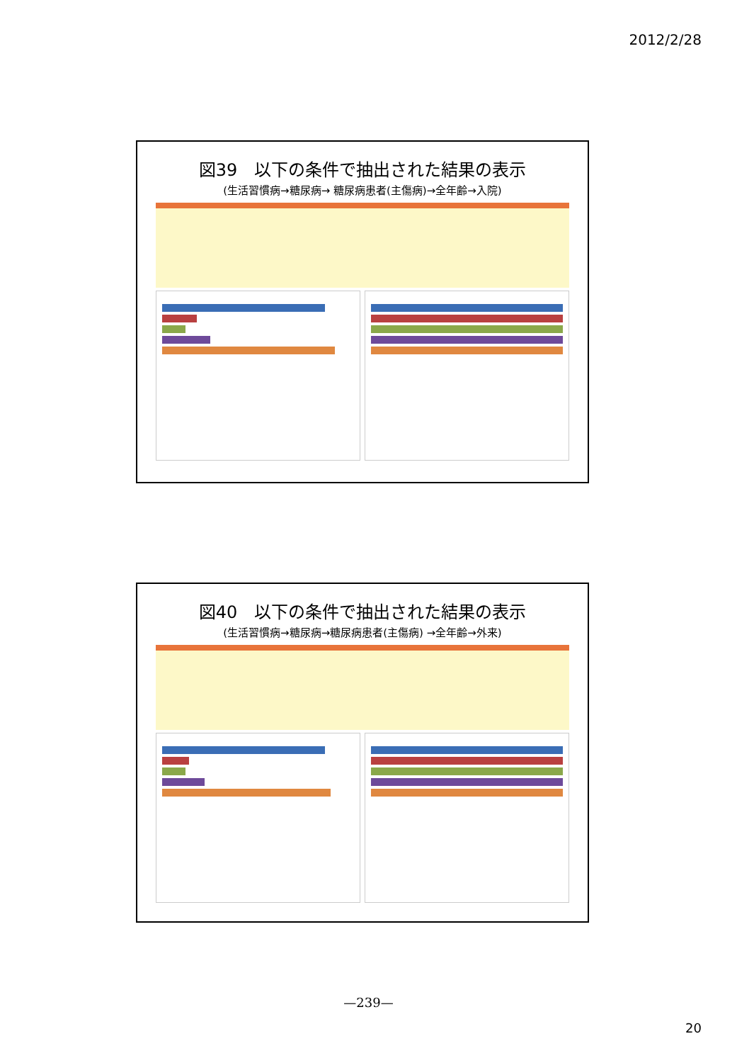2012/2/28
図39　以下の条件で抽出された結果の表示
(生活習慣病→糖尿病→ 糖尿病患者(主傷病)→全年齢→入院)
図40　以下の条件で抽出された結果の表示
(生活習慣病→糖尿病→糖尿病患者(主傷病) →全年齢→外来)
—239—
20